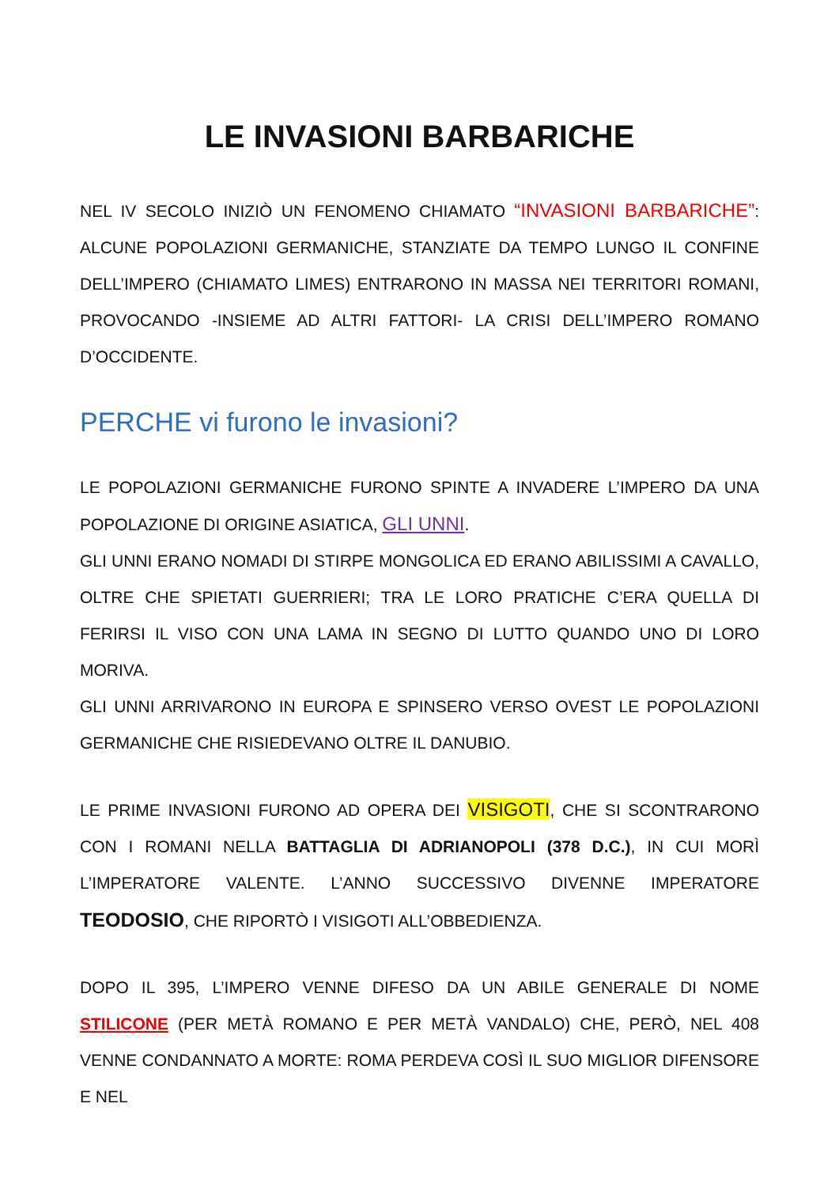LE INVASIONI BARBARICHE
NEL IV SECOLO INIZIÒ UN FENOMENO CHIAMATO “INVASIONI BARBARICHE”: ALCUNE POPOLAZIONI GERMANICHE, STANZIATE DA TEMPO LUNGO IL CONFINE DELL’IMPERO (CHIAMATO LIMES) ENTRARONO IN MASSA NEI TERRITORI ROMANI, PROVOCANDO -INSIEME AD ALTRI FATTORI- LA CRISI DELL’IMPERO ROMANO D’OCCIDENTE.
PERCHE vi furono le invasioni?
LE POPOLAZIONI GERMANICHE FURONO SPINTE A INVADERE L’IMPERO DA UNA POPOLAZIONE DI ORIGINE ASIATICA, GLI UNNI.
GLI UNNI ERANO NOMADI DI STIRPE MONGOLICA ED ERANO ABILISSIMI A CAVALLO, OLTRE CHE SPIETATI GUERRIERI; TRA LE LORO PRATICHE C’ERA QUELLA DI FERIRSI IL VISO CON UNA LAMA IN SEGNO DI LUTTO QUANDO UNO DI LORO MORIVA.
GLI UNNI ARRIVARONO IN EUROPA E SPINSERO VERSO OVEST LE POPOLAZIONI GERMANICHE CHE RISIEDEVANO OLTRE IL DANUBIO.
LE PRIME INVASIONI FURONO AD OPERA DEI VISIGOTI, CHE SI SCONTRARONO CON I ROMANI NELLA BATTAGLIA DI ADRIANOPOLI (378 D.C.), IN CUI MORÌ L’IMPERATORE VALENTE. L’ANNO SUCCESSIVO DIVENNE IMPERATORE TEODOSIO, CHE RIPORTÒ I VISIGOTI ALL’OBBEDIENZA.
DOPO IL 395, L’IMPERO VENNE DIFESO DA UN ABILE GENERALE DI NOME STILICONE (PER METÀ ROMANO E PER METÀ VANDALO) CHE, PERÒ, NEL 408 VENNE CONDANNATO A MORTE: ROMA PERDEVA COSÌ IL SUO MIGLIOR DIFENSORE E NEL